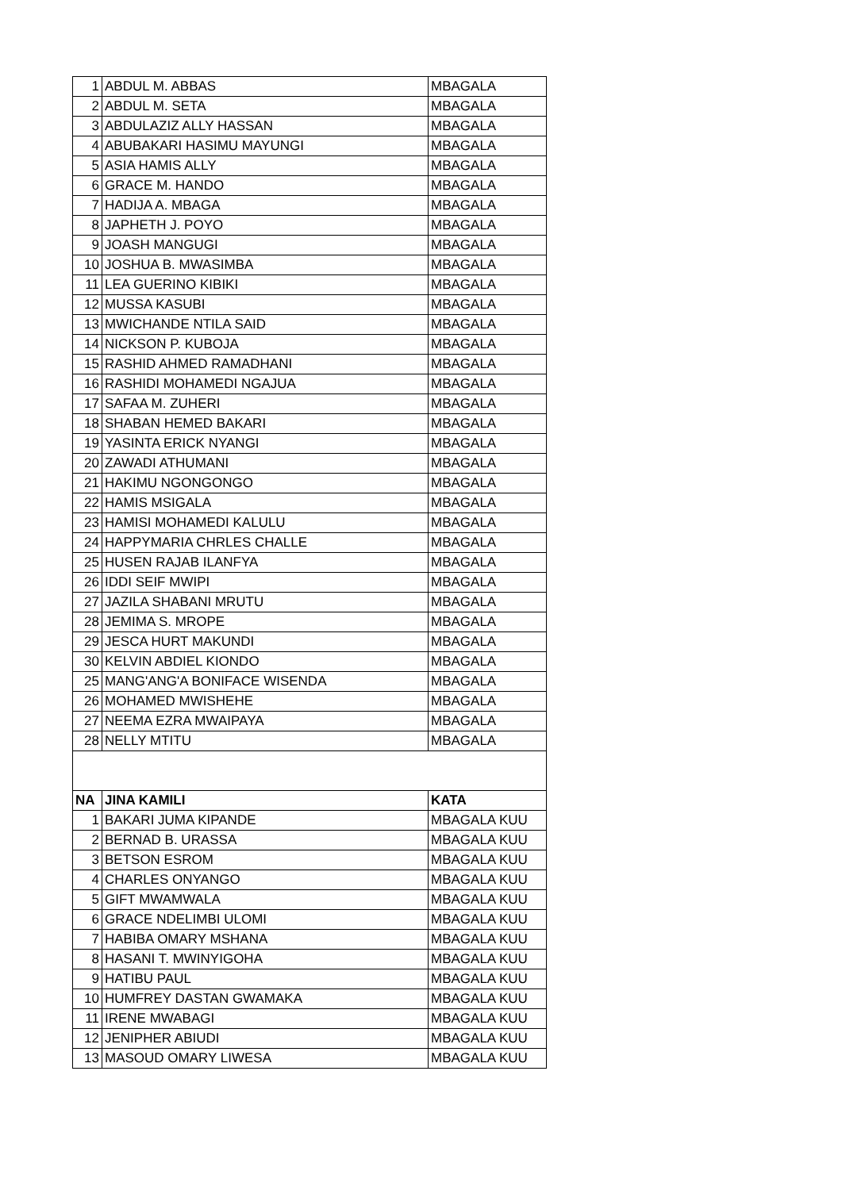| 1 | ABDUL M. ABBAS | MBAGALA |
| 2 | ABDUL M. SETA | MBAGALA |
| 3 | ABDULAZIZ ALLY HASSAN | MBAGALA |
| 4 | ABUBAKARI HASIMU MAYUNGI | MBAGALA |
| 5 | ASIA HAMIS ALLY | MBAGALA |
| 6 | GRACE M. HANDO | MBAGALA |
| 7 | HADIJA A. MBAGA | MBAGALA |
| 8 | JAPHETH J. POYO | MBAGALA |
| 9 | JOASH MANGUGI | MBAGALA |
| 10 | JOSHUA B. MWASIMBA | MBAGALA |
| 11 | LEA GUERINO KIBIKI | MBAGALA |
| 12 | MUSSA KASUBI | MBAGALA |
| 13 | MWICHANDE NTILA SAID | MBAGALA |
| 14 | NICKSON P. KUBOJA | MBAGALA |
| 15 | RASHID AHMED RAMADHANI | MBAGALA |
| 16 | RASHIDI MOHAMEDI NGAJUA | MBAGALA |
| 17 | SAFAA M. ZUHERI | MBAGALA |
| 18 | SHABAN HEMED BAKARI | MBAGALA |
| 19 | YASINTA ERICK NYANGI | MBAGALA |
| 20 | ZAWADI ATHUMANI | MBAGALA |
| 21 | HAKIMU NGONGONGO | MBAGALA |
| 22 | HAMIS MSIGALA | MBAGALA |
| 23 | HAMISI MOHAMEDI KALULU | MBAGALA |
| 24 | HAPPYMARIA CHRLES CHALLE | MBAGALA |
| 25 | HUSEN RAJAB ILANFYA | MBAGALA |
| 26 | IDDI SEIF MWIPI | MBAGALA |
| 27 | JAZILA SHABANI MRUTU | MBAGALA |
| 28 | JEMIMA S. MROPE | MBAGALA |
| 29 | JESCA HURT MAKUNDI | MBAGALA |
| 30 | KELVIN ABDIEL KIONDO | MBAGALA |
| 25 | MANG'ANG'A BONIFACE WISENDA | MBAGALA |
| 26 | MOHAMED MWISHEHE | MBAGALA |
| 27 | NEEMA EZRA MWAIPAYA | MBAGALA |
| 28 | NELLY MTITU | MBAGALA |
| NA | JINA KAMILI | KATA |
| 1 | BAKARI JUMA KIPANDE | MBAGALA KUU |
| 2 | BERNAD B. URASSA | MBAGALA KUU |
| 3 | BETSON ESROM | MBAGALA KUU |
| 4 | CHARLES ONYANGO | MBAGALA KUU |
| 5 | GIFT MWAMWALA | MBAGALA KUU |
| 6 | GRACE NDELIMBI ULOMI | MBAGALA KUU |
| 7 | HABIBA OMARY MSHANA | MBAGALA KUU |
| 8 | HASANI T. MWINYIGOHA | MBAGALA KUU |
| 9 | HATIBU PAUL | MBAGALA KUU |
| 10 | HUMFREY DASTAN GWAMAKA | MBAGALA KUU |
| 11 | IRENE MWABAGI | MBAGALA KUU |
| 12 | JENIPHER ABIUDI | MBAGALA KUU |
| 13 | MASOUD OMARY LIWESA | MBAGALA KUU |